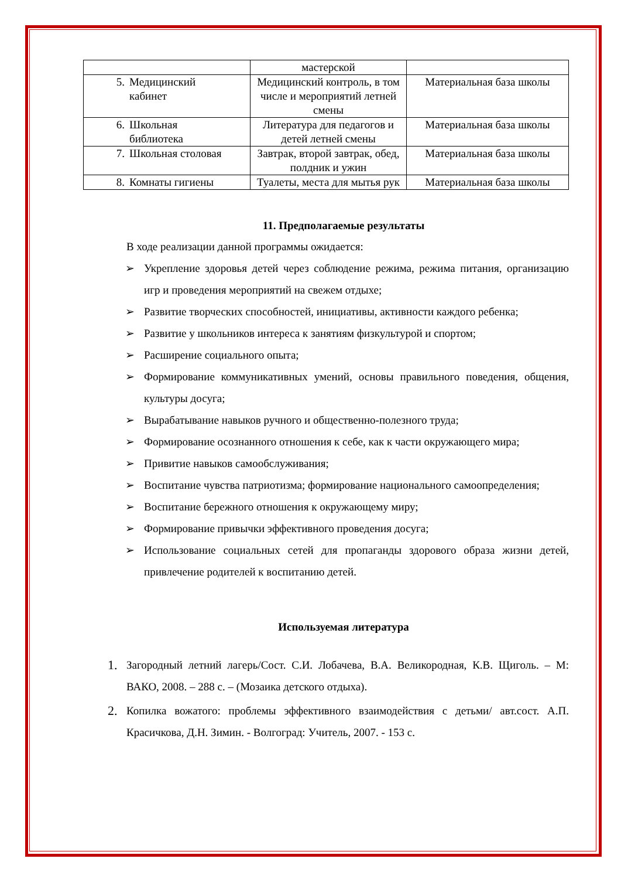| | мастерской | |
| 5. Медицинский кабинет | Медицинский контроль, в том числе и мероприятий летней смены | Материальная база школы |
| 6. Школьная библиотека | Литература для педагогов и детей летней смены | Материальная база школы |
| 7. Школьная столовая | Завтрак, второй завтрак, обед, полдник и ужин | Материальная база школы |
| 8. Комнаты гигиены | Туалеты, места для мытья рук | Материальная база школы |
11. Предполагаемые результаты
В ходе реализации данной программы ожидается:
➢ Укрепление здоровья детей через соблюдение режима, режима питания, организацию игр и проведения мероприятий на свежем отдыхе;
➢ Развитие творческих способностей, инициативы, активности каждого ребенка;
➢ Развитие у школьников интереса к занятиям физкультурой и спортом;
➢ Расширение социального опыта;
➢ Формирование коммуникативных умений, основы правильного поведения, общения, культуры досуга;
➢ Вырабатывание навыков ручного и общественно-полезного труда;
➢ Формирование осознанного отношения к себе, как к части окружающего мира;
➢ Привитие навыков самообслуживания;
➢ Воспитание чувства патриотизма; формирование национального самоопределения;
➢ Воспитание бережного отношения к окружающему миру;
➢ Формирование привычки эффективного проведения досуга;
➢ Использование социальных сетей для пропаганды здорового образа жизни детей, привлечение родителей к воспитанию детей.
Используемая литература
1. Загородный летний лагерь/Сост. С.И. Лобачева, В.А. Великородная, К.В. Щиголь. – М: ВАКО, 2008. – 288 с. – (Мозаика детского отдыха).
2. Копилка вожатого: проблемы эффективного взаимодействия с детьми/ авт.сост. А.П. Красичкова, Д.Н. Зимин. - Волгоград: Учитель, 2007. - 153 с.